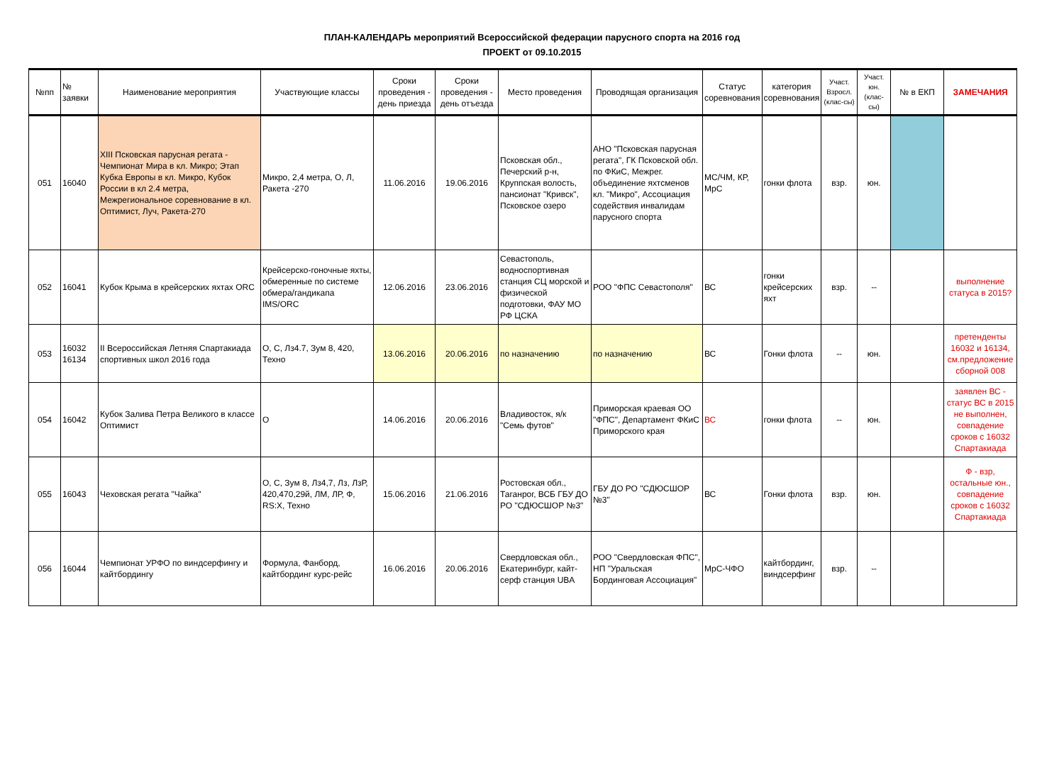ПЛАН-КАЛЕНДАРЬ мероприятий Всероссийской федерации парусного спорта на 2016 год
ПРОЕКТ от 09.10.2015
| №пп | № заявки | Наименование мероприятия | Участвующие классы | Сроки проведения - день приезда | Сроки проведения - день отъезда | Место проведения | Проводящая организация | Статус соревнования | категория соревнования | Участ. Взросл. (клас-сы) | Участ. юн. (клас-сы) | № в ЕКП | ЗАМЕЧАНИЯ |
| --- | --- | --- | --- | --- | --- | --- | --- | --- | --- | --- | --- | --- | --- |
| 051 | 16040 | XIII Псковская парусная регата - Чемпионат Мира в кл. Микро; Этап Кубка Европы в кл. Микро, Кубок России в кл 2.4 метра, Межрегиональное соревнование в кл. Оптимист, Луч, Ракета-270 | Микро, 2,4 метра, О, Л, Ракета -270 | 11.06.2016 | 19.06.2016 | Псковская обл., Печерский р-н, Круппская волость, пансионат "Кривск", Псковское озеро | АНО "Псковская парусная регата", ГК Псковской обл. по ФКиС, Межрег. объединение яхтсменов кл. "Микро", Ассоциация содействия инвалидам парусного спорта | МС/ЧМ, КР, МрС | гонки флота | взр. | юн. | | |
| 052 | 16041 | Кубок Крыма в крейсерских яхтах ORC | Крейсерско-гоночные яхты, обмеренные по системе обмера/гандикапа IMS/ORC | 12.06.2016 | 23.06.2016 | Севастополь, водноспортивная станция СЦ морской и физической подготовки, ФАУ МО РФ ЦСКА | РОО "ФПС Севастополя" | ВС | гонки крейсерских яхт | взр. | -- | | выполнение статуса в 2015? |
| 053 | 16032 16134 | II Всероссийская Летняя Спартакиада спортивных школ 2016 года | О, С, Лз4.7, Зум 8, 420, Техно | 13.06.2016 | 20.06.2016 | по назначению | по назначению | ВС | Гонки флота | -- | юн. | | претенденты 16032 и 16134, см.предложение сборной 008 |
| 054 | 16042 | Кубок Залива Петра Великого в классе Оптимист | О | 14.06.2016 | 20.06.2016 | Владивосток, я/к "Семь футов" | Приморская краевая ОО "ФПС", Департамент ФКиС Приморского края | ВС | гонки флота | -- | юн. | | заявлен ВС - статус ВС в 2015 не выполнен, совпадение сроков с 16032 Спартакиада |
| 055 | 16043 | Чеховская регата "Чайка" | О, С, Зум 8, Лз4,7, Лз, ЛзР, 420,470,29й, ЛМ, ЛР, Ф, RS:X, Техно | 15.06.2016 | 21.06.2016 | Ростовская обл., Таганрог, ВСБ ГБУ ДО РО "СДЮСШОР №3" | ГБУ ДО РО "СДЮСШОР №3" | ВС | Гонки флота | взр. | юн. | | Ф - взр, остальные юн., совпадение сроков с 16032 Спартакиада |
| 056 | 16044 | Чемпионат УРФО по виндсерфингу и кайтбордингу | Формула, Фанборд, кайтбординг курс-рейс | 16.06.2016 | 20.06.2016 | Свердловская обл., Екатеринбург, кайт-серф станция UBA | РОО "Свердловская ФПС", НП "Уральская Бординговая Ассоциация" | МрС-ЧФО | кайтбординг, виндсерфинг | взр. | -- | | |